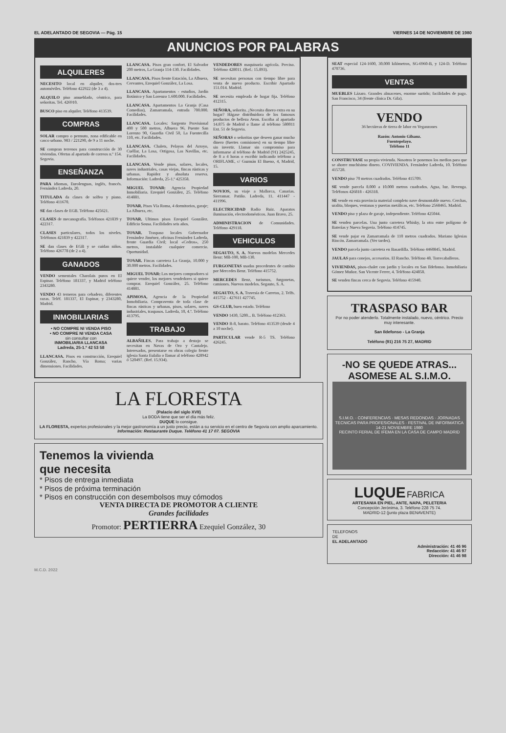EL ADELANTADO DE SEGOVIA — Pág. 15 VIERNES 14 DE NOVIEMBRE DE 1980
ANUNCIOS POR PALABRAS
ALQUILERES
NECESITO local en alquiler, dos-tres automóviles. Teléfono 422922 (de 3 a 4).
ALQUILO piso amueblado, céntrico, para señoritas. Tel. 426910.
BUSCO piso en alquiler. Teléfono 413539.
COMPRAS
SOLAR compro o permuto, zona edificable en casco urbano. 983 / 221290, de 9 a 11 noche.
SE compran terrenos para construcción de 30 viviendas. Ofertas al apartado de correos n.º 154. Segovia.
ENSEÑANZA
PARA idiomas, Eurolenguas, inglés, francés. Fernández Ladreda, 20.
TITULADA da clases de solfeo y piano. Teléfono 411670.
SE dan clases de EGB. Teléfono 425621.
CLASES de mecanografía. Teléfonos 421839 y 422317.
CLASES particulares, todos los niveles. Teléfonos 421839 y 422317.
SE dan clases de EGB y se cuidan niños. Teléfono 426778 (de 2 a 4).
GANADOS
VENDO sementales Charolais puros en El Espinar. Teléfono 181337, y Madrid teléfono 2343280.
VENDO 43 terneros para cebadero, diferentes razas. Teléf. 181337, El Espinar, y 2343280, Madrid.
INMOBILIARIAS
• NO COMPRE NI VENDA PISO
• NO COMPRE NI VENDA CASA
sin consultar con
INMOBILIARIA LLANCASA
Ladreda, 25-1.º 42 53 58
LLANCASA. Pisos en construcción, Ezequiel González, Rancho, Vía Roma; varias dimensiones. Facilidades.
LLANCASA. Pisos gran confort, El Salvador 200 metros, La Granja 114-130. Facilidades.
LLANCASA. Pisos frente Estación, La Albuera, Cervantes, Ezequiel González, La Losa.
LLANCASA. Apartamentos - estudios, Jardín Botánico y San Lorenzo 1.600.000. Facilidades.
LLANCASA. Apartamentos La Granja (Casa Comedias), Zamarramala, entrada 700.000. Facilidades.
LLANCASA. Locales: Sargento Provisional 400 y 500 metros, Albuera 96, Puente San Lorenzo 90, Guardia Civil 50, La Fuentecilla 110, etc. Facilidades.
LLANCASA. Chalets, Pelayos del Arroyo, Cuéllar, La Losa, Ortigosa, Las Navillas, etc. Facilidades.
LLANCASA. Vende pisos, solares, locales, naves industriales, casas viejas, fincas rústicas y urbanas. Rapidez y absoluta reserva. Información: Ladreda, 25-1.º 425358.
MIGUEL TOVAR: Agencia Propiedad Inmobiliaria. Ezequiel González, 25. Teléfono 414881.
TOVAR. Pisos Vía Roma, 4 dormitorios, garaje; La Albuera, etc.
TOVAR. Ultimos pisos Ezequiel González. Edificio Sousa. Facilidades seis años.
TOVAR. Traspaso locales Gobernador Fernández Jiménez, oficinas Fernández Ladreda, frente Guardia Civil; local «Cedros», 250 metros, instalable cualquier comercio. Oportunidad.
TOVAR. Fincas carretera La Granja, 10.000 y 30.000 metros. Facilidades.
MIGUEL TOVAR: Los mejores compradores si quiere vender, los mejores vendedores si quiere comprar. Ezequiel González, 25. Teléfono 414881.
APIMOSA, Agencia de la Propiedad Inmobiliaria. Compraventa de toda clase de fincas rústicas y urbanas, pisos, solares, naves industriales, traspasos. Ladreda, 10, 4.º. Teléfono 413795.
TRABAJO
ALBAÑILES. Para trabajo a destajo se necesitan en Navas de Oro y Cantalejo. Interesados, presentarse en obras colegio frente iglesia Santa Eulalia o llamar al teléfono 428942 ó 520497. (Ref. 15.934).
VENDEDORES maquinaria agrícola. Preciso. Teléfono 428011. (Ref.: 15.893).
SE necesitan personas con tiempo libre para venta de nuevo producto. Escribir Apartado 151.014. Madrid.
SE necesita empleada de hogar fija. Teléfono 412315.
SEÑORA, señorita. ¿Necesita dinero extra en su hogar? Hágase distribuidora de los famosos productos de belleza Avon. Escriba al apartado 14.875 de Madrid o llame al teléfono 580011 Ext. 51 de Segovia.
SEÑORAS o señoritas que deseen ganar mucho dinero (fuertes comisiones) en su tiempo libre sin invertir. Llamar sin compromiso para informarse al teléfono de Madrid (91) 2425245, de 8 a 4 horas o escribir indicando teléfono a ORIFLAME, c/ Guzmán El Bueno, 4, Madrid, 15.
VARIOS
NOVIOS, su viaje a Mallorca, Canarias. Sierramar. Patiño. Ladreda, 11. 411447 - 411996.
ELECTRICIDAD Radio Ruiz. Aparatos iluminación, electrodomésticos. Juan Bravo, 25.
ADMINISTRACION de Comunidades. Teléfono 429118.
VEHICULOS
SEGAUTO, S. A. Nuevos modelos Mercedes Benz: MB-100, MB-130.
FURGONETAS usadas procedentes de cambio por Mercedes Benz. Teléfono 415752.
MERCEDES Benz, turismos, furgonetas, camiones. Nuevos modelos. Segauto, S. A.
SEGAUTO, S. A. Travesía de Carretas, 2. Telfs. 415752 - 427611 427745.
GS-CLUB, buen estado. Teléfono
VENDO 1430, 5200... B. Teléfono 412363.
VENDO R-8, barato. Teléfono 413539 (desde 4 a 10 noche).
PARTICULAR vende R-5 TS. Teléfono 426245.
LA FLORESTA
(Palacio del siglo XVII)
La BODA tiene que ser el día más feliz.
DUQUE lo consigue.
LA FLORESTA, expertos profesionales y la mejor gastronomía a un justo precio, están a su servicio en el centro de Segovia con amplio aparcamiento.
Información: Restaurante Duque. Teléfono 41 17 07. SEGOVIA
Tenemos la vivienda
que necesita
* Pisos de entrega inmediata
* Pisos de próxima terminación
* Pisos en construcción con desembolsos muy cómodos
VENTA DIRECTA DE PROMOTOR A CLIENTE
Grandes facilidades
Promotor: PERTIERRA Ezequiel González, 30
SEAT especial 124-1600, 30.000 kilómetros, SG-6960-B, y 124-D. Teléfono 470736.
VENTAS
MUEBLES Lázaro. Grandes almacenes, enorme surtido; facilidades de pago. San Francisco, 34 (frente clínica Dr. Gila).
VENDO
36 hectáreas de tierra de labor en Veganzones
Razón: Antonio Gilsanz.
Fuentepelayo.
Teléfono 11
CONSTRUYASE su propia vivienda. Nosotros le ponemos los medios para que se ahorre muchísimo dinero. COVIVIENDA. Fernández Ladreda, 10. Teléfono 415728.
VENDO piso 70 metros cuadrados. Teléfono 415709.
SE vende parcela 8.000 a 10.000 metros cuadrados. Agua, luz. Revenga. Teléfonos 426818 - 426318.
SE vende en esta provincia material completo nave desmontable nuevo. Cerchas, uralita, bloques, ventanas y puertas metálicas, etc. Teléfono 2568465. Madrid.
VENDO piso y plaza de garaje, independiente. Teléfono 425044.
SE venden parcelas. Una junto carretera Whisky, la otra entre polígono de Baterías y Nueva Segovia. Teléfono 414745.
SE vende pajar en Zamarramala de 110 metros cuadrados. Mariano Iglesias Rincón. Zamarramala. (Ver tardes).
VENDO parcela junto carretera en Basardilla. Teléfono 4460845, Madrid.
JAULAS para conejos, accesorios. El Rancho. Teléfono 48. Torrecaballeros.
VIVIENDAS, pisos-chalet con jardín y locales en San Ildefonso. Inmobiliaria Gómez Muñoz. San Vicente Ferrer, 4. Teléfono 424858.
SE venden fincas cerca de Segovia. Teléfono 415940.
TRASPASO BAR
Por no poder atenderlo. Totalmente instalado, nuevo, céntrico. Precio muy interesante.
San Ildefonso - La Granja
Teléfono (91) 216 75 27, MADRID
-NO SE QUEDE ATRAS...
ASOMESE AL S.I.M.O.
S.I.M.O. · CONFERENCIAS · MESAS REDONDAS · JORNADAS TECNICAS PARA PROFESIONALES · FESTIVAL DE INFORMATICA
14-21 NOVIEMBRE 1980
RECINTO FERIAL DE IFEMA EN LA CASA DE CAMPO MADRID
LUQUE FABRICA
ARTESANIA EN PIEL, ANTE, NAPA, PELETERIA
Concepción Jerónima, 3. Teléfono 228 75 74.
MADRID-12 (junto plaza BENAVENTE)
TELEFONOS
DE
EL ADELANTADO
Administración: 41 46 96
Redacción: 41 46 97
Dirección: 41 46 98
M.C.D. 2022